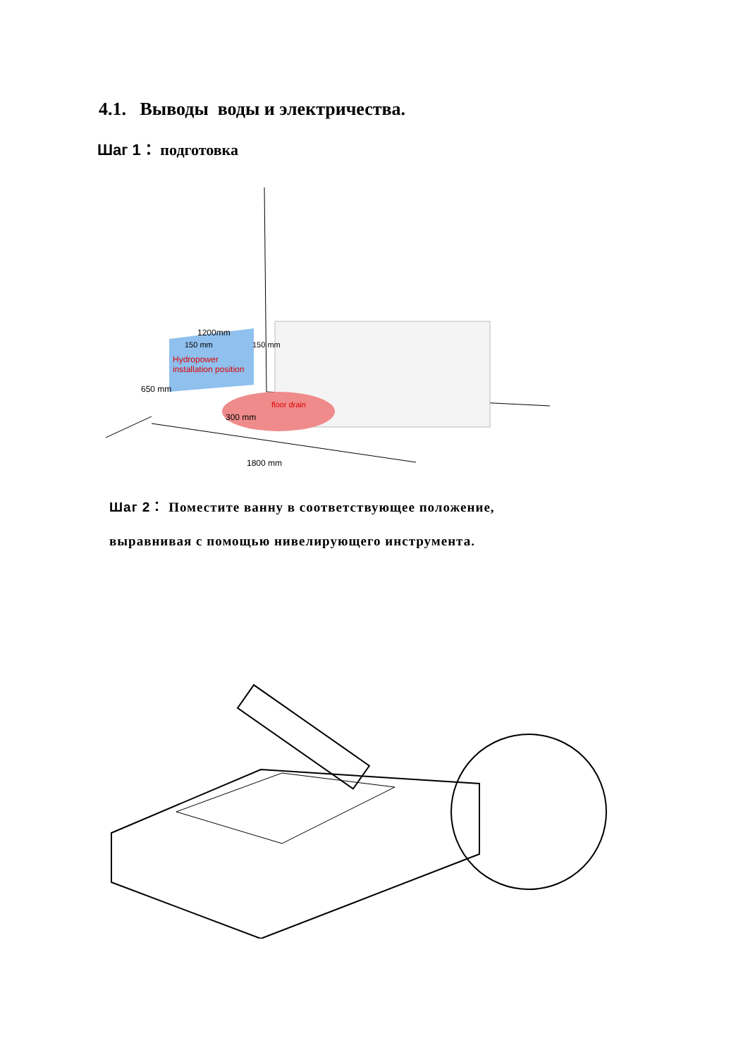4.1. Выводы воды и электричества.
Шаг 1： подготовка
Hydropower
installation position
floor drain
300 mm
1200mm
150 mm
150 mm
650 mm
1800 mm
Шаг 2： Поместите ванну в соответствующее положение,
выравнивая с помощью нивелирующего инструмента.